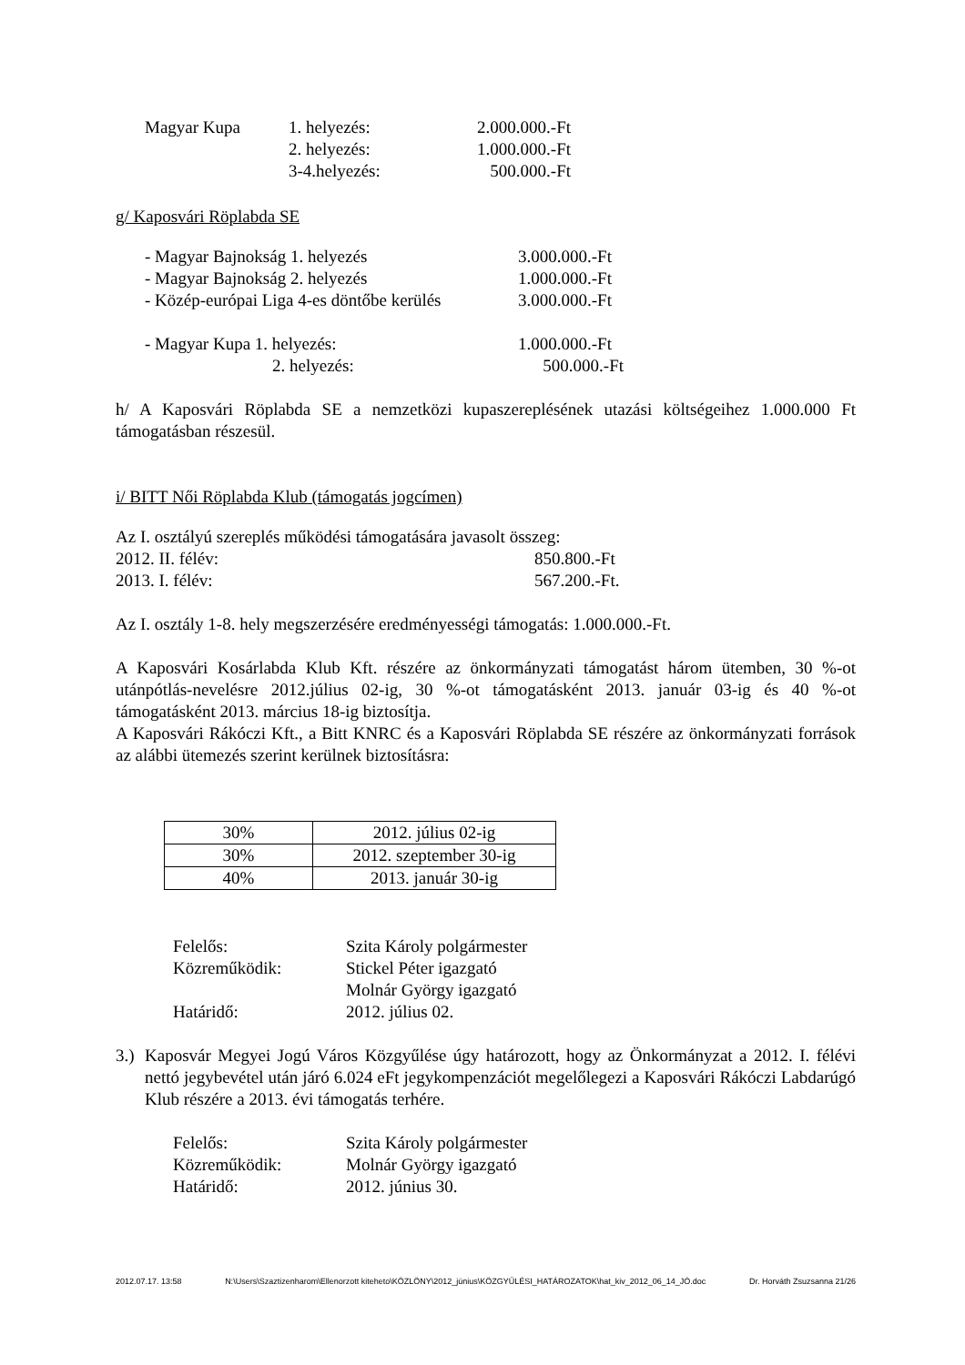Magyar Kupa 1. helyezés: 2.000.000.-Ft
2. helyezés: 1.000.000.-Ft
3-4.helyezés: 500.000.-Ft
g/ Kaposvári Röplabda SE
- Magyar Bajnokság 1. helyezés 3.000.000.-Ft
- Magyar Bajnokság 2. helyezés 1.000.000.-Ft
- Közép-európai Liga 4-es döntőbe kerülés 3.000.000.-Ft
- Magyar Kupa 1. helyezés: 1.000.000.-Ft
2. helyezés: 500.000.-Ft
h/ A Kaposvári Röplabda SE a nemzetközi kupaszereplésének utazási költségeihez 1.000.000 Ft támogatásban részesül.
i/ BITT Női Röplabda Klub (támogatás jogcímen)
Az I. osztályú szereplés működési támogatására javasolt összeg:
2012. II. félév: 850.800.-Ft
2013. I. félév: 567.200.-Ft.
Az I. osztály 1-8. hely megszerzésére eredményességi támogatás: 1.000.000.-Ft.
A Kaposvári Kosárlabda Klub Kft. részére az önkormányzati támogatást három ütemben, 30 %-ot utánpótlás-nevelésre 2012.július 02-ig, 30 %-ot támogatásként 2013. január 03-ig és 40 %-ot támogatásként 2013. március 18-ig biztosítja.
A Kaposvári Rákóczi Kft., a Bitt KNRC és a Kaposvári Röplabda SE részére az önkormányzati források az alábbi ütemezés szerint kerülnek biztosításra:
| 30% | 2012. július 02-ig |
| 30% | 2012. szeptember 30-ig |
| 40% | 2013. január 30-ig |
Felelős: Szita Károly polgármester
Közreműködik: Stickel Péter igazgató
Molnár György igazgató
Határidő: 2012. július 02.
3.)
Kaposvár Megyei Jogú Város Közgyűlése úgy határozott, hogy az Önkormányzat a 2012. I. félévi nettó jegybevétel után járó 6.024 eFt jegykompenzációt megelőlegezi a Kaposvári Rákóczi Labdarúgó Klub részére a 2013. évi támogatás terhére.
Felelős: Szita Károly polgármester
Közreműködik: Molnár György igazgató
Határidő: 2012. június 30.
2012.07.17. 13:58 N:\Users\Szaztizenharom\Ellenorzott kiteheto\KÖZLÖNY\2012_június\KÖZGYŰLÉSI_HATÁROZATOK\hat_kiv_2012_06_14_JÓ.doc Dr. Horváth Zsuzsanna 21/26